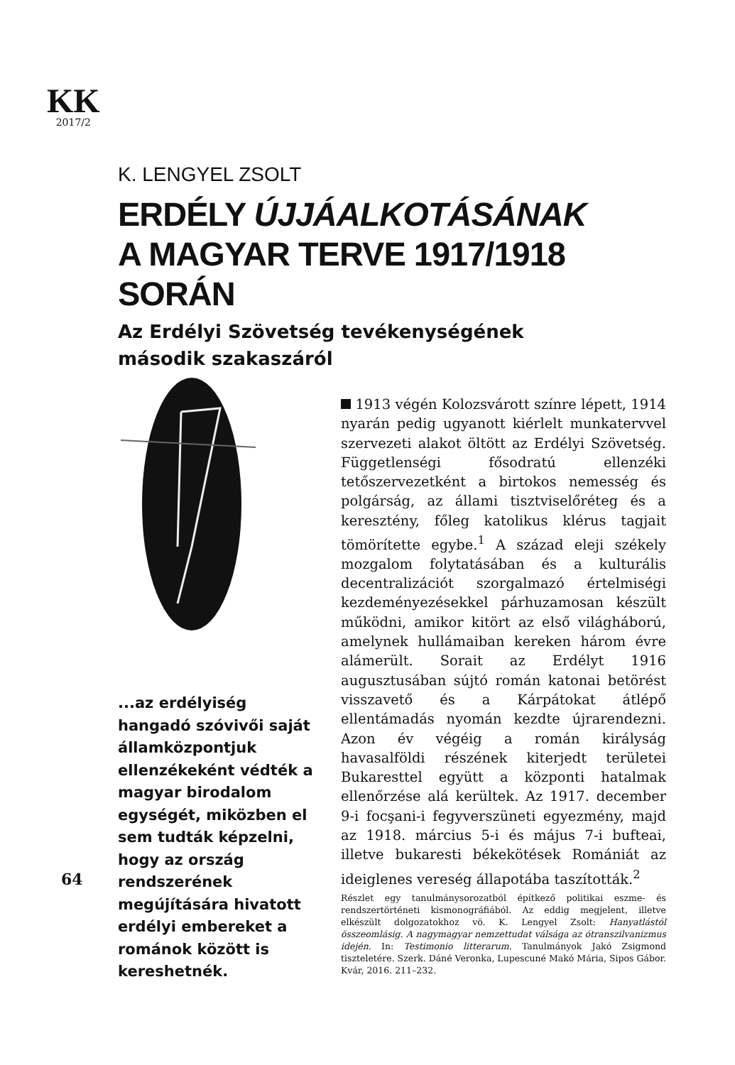KK
2017/2
K. LENGYEL ZSOLT
ERDÉLY ÚJJÁALKOTÁSÁNAK
A MAGYAR TERVE 1917/1918 SORÁN
Az Erdélyi Szövetség tevékenységének
második szakaszáról
...az erdélyiség hangadó szóvivői saját államközpontjuk ellenzékeként védték a magyar birodalom egységét, miközben el sem tudták képzelni, hogy az ország rendszerének megújítására hivatott erdélyi embereket a románok között is kereshetnék.
64
1913 végén Kolozsvárott színre lépett, 1914 nyarán pedig ugyanott kiérlelt munkatervvel szervezeti alakot öltött az Erdélyi Szövetség. Függetlenségi fősodratú ellenzéki tetőszervezetként a birtokos nemesség és polgárság, az állami tisztviselőréteg és a keresztény, főleg katolikus klérus tagjait tömörítette egybe.<sup>1</sup> A század eleji székely mozgalom folytatásában és a kulturális decentralizációt szorgalmazó értelmiségi kezdeményezésekkel párhuzamosan készült működni, amikor kitört az első világháború, amelynek hullámaiban kereken három évre alámerült. Sorait az Erdélyt 1916 augusztusában sújtó román katonai betörést visszavető és a Kárpátokat átlépő ellentámadás nyomán kezdte újrarendezni. Azon év végéig a román királyság havasalföldi részének kiterjedt területei Bukaresttel együtt a központi hatalmak ellenőrzése alá kerültek. Az 1917. december 9-i focşani-i fegyverszüneti egyezmény, majd az 1918. március 5-i és május 7-i bufteai, illetve bukaresti békekötések Romániát az ideiglenes vereség állapotába taszították.<sup>2</sup>
Részlet egy tanulmánysorozatból építkező politikai eszme- és rendszertörténeti kismonográfiából. Az eddig megjelent, illetve elkészült dolgozatokhoz vö. K. Lengyel Zsolt: Hanyatlástól összeomlásig. A nagymagyar nemzettudat válsága az ótranszilvanizmus idején. In: Testimonio litterarum. Tanulmányok Jakó Zsigmond tiszteletére. Szerk. Dáné Veronka, Lupescuné Makó Mária, Sipos Gábor. Kvár, 2016. 211–232.